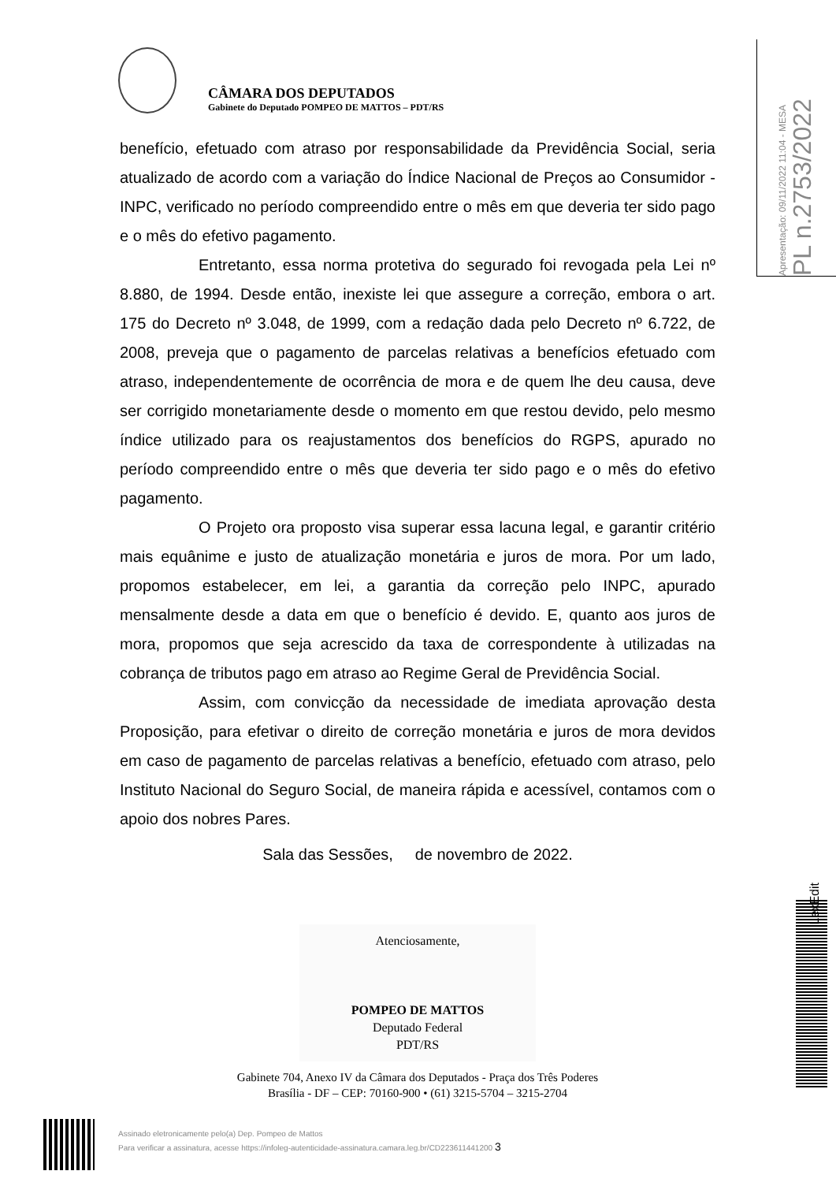CÂMARA DOS DEPUTADOS
Gabinete do Deputado POMPEO DE MATTOS – PDT/RS
Apresentação: 09/11/2022 11:04 - MESA
PL n.2753/2022
benefício, efetuado com atraso por responsabilidade da Previdência Social, seria atualizado de acordo com a variação do Índice Nacional de Preços ao Consumidor - INPC, verificado no período compreendido entre o mês em que deveria ter sido pago e o mês do efetivo pagamento.
Entretanto, essa norma protetiva do segurado foi revogada pela Lei nº 8.880, de 1994. Desde então, inexiste lei que assegure a correção, embora o art. 175 do Decreto nº 3.048, de 1999, com a redação dada pelo Decreto nº 6.722, de 2008, preveja que o pagamento de parcelas relativas a benefícios efetuado com atraso, independentemente de ocorrência de mora e de quem lhe deu causa, deve ser corrigido monetariamente desde o momento em que restou devido, pelo mesmo índice utilizado para os reajustamentos dos benefícios do RGPS, apurado no período compreendido entre o mês que deveria ter sido pago e o mês do efetivo pagamento.
O Projeto ora proposto visa superar essa lacuna legal, e garantir critério mais equânime e justo de atualização monetária e juros de mora. Por um lado, propomos estabelecer, em lei, a garantia da correção pelo INPC, apurado mensalmente desde a data em que o benefício é devido. E, quanto aos juros de mora, propomos que seja acrescido da taxa de correspondente à utilizadas na cobrança de tributos pago em atraso ao Regime Geral de Previdência Social.
Assim, com convicção da necessidade de imediata aprovação desta Proposição, para efetivar o direito de correção monetária e juros de mora devidos em caso de pagamento de parcelas relativas a benefício, efetuado com atraso, pelo Instituto Nacional do Seguro Social, de maneira rápida e acessível, contamos com o apoio dos nobres Pares.
Sala das Sessões, de novembro de 2022.
Atenciosamente,
POMPEO DE MATTOS
Deputado Federal
PDT/RS
Gabinete 704, Anexo IV da Câmara dos Deputados - Praça dos Três Poderes
Brasília - DF – CEP: 70160-900 • (61) 3215-5704 – 3215-2704
LexEdit
Assinado eletronicamente pelo(a) Dep. Pompeo de Mattos
Para verificar a assinatura, acesse https://infoleg-autenticidade-assinatura.camara.leg.br/CD223611441200 3